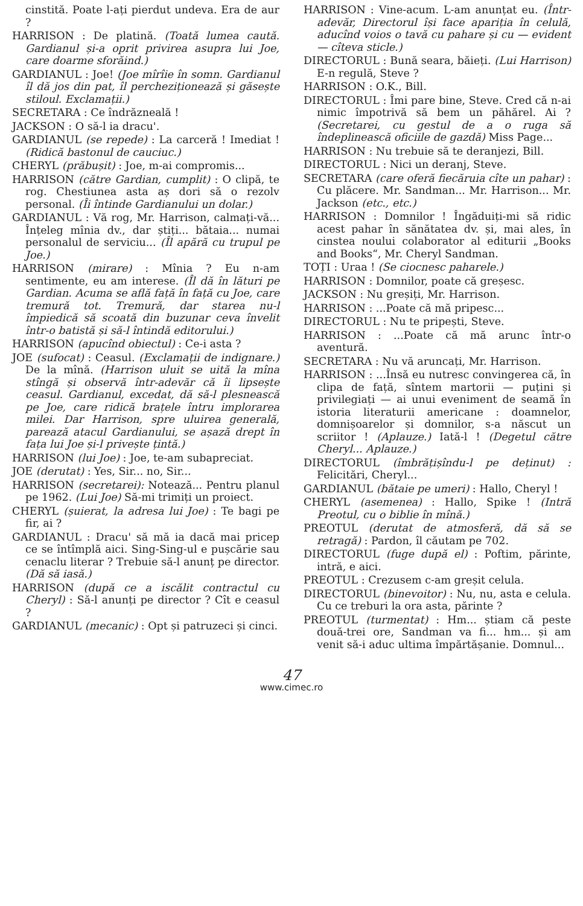cinstită. Poate l-ați pierdut undeva. Era de aur ?
HARRISON : De platină. (Toată lumea caută. Gardianul și-a oprit privirea asupra lui Joe, care doarme sforăind.)
GARDIANUL : Joe! (Joe mîrîie în somn. Gardianul îl dă jos din pat, îl percheziționează și găsește stiloul. Exclamații.)
SECRETARA : Ce îndrăzneală !
JACKSON : O să-l ia dracu'.
GARDIANUL (se repede) : La carceră ! Imediat ! (Ridică bastonul de cauciuc.)
CHERYL (prăbușit) : Joe, m-ai compromis...
HARRISON (către Gardian, cumplit) : O clipă, te rog. Chestiunea asta aș dori să o rezolv personal. (Îi întinde Gardianului un dolar.)
GARDIANUL : Vă rog, Mr. Harrison, calmați-vă... Înțeleg mînia dv., dar știți... bătaia... numai personalul de serviciu... (Îl apără cu trupul pe Joe.)
HARRISON (mirare) : Mînia ? Eu n-am sentimente, eu am interese. (Îl dă în lături pe Gardian. Acuma se află față în față cu Joe, care tremură tot. Tremură, dar starea nu-l împiedică să scoată din buzunar ceva învelit într-o batistă și să-l întindă editorului.)
HARRISON (apucînd obiectul) : Ce-i asta ?
JOE (sufocat) : Ceasul. (Exclamații de indignare.) De la mînă. (Harrison uluit se uită la mîna stîngă și observă într-adevăr că îi lipsește ceasul. Gardianul, excedat, dă să-l plesnească pe Joe, care ridică brațele întru implorarea milei. Dar Harrison, spre uluirea generală, parează atacul Gardianului, se așază drept în fața lui Joe și-l privește țintă.)
HARRISON (lui Joe) : Joe, te-am subapreciat.
JOE (derutat) : Yes, Sir... no, Sir...
HARRISON (secretarei): Notează... Pentru planul pe 1962. (Lui Joe) Să-mi trimiți un proiect.
CHERYL (șuierat, la adresa lui Joe) : Te bagi pe fir, ai ?
GARDIANUL : Dracu' să mă ia dacă mai pricep ce se întîmplă aici. Sing-Sing-ul e pușcărie sau cenaclu literar ? Trebuie să-l anunț pe director. (Dă să iasă.)
HARRISON (după ce a iscălit contractul cu Cheryl) : Să-l anunți pe director ? Cît e ceasul ?
GARDIANUL (mecanic) : Opt și patruzeci și cinci.
HARRISON : Vine-acum. L-am anunțat eu. (Într-adevăr, Directorul își face apariția în celulă, aducînd voios o tavă cu pahare și cu — evident — cîteva sticle.)
DIRECTORUL : Bună seara, băieți. (Lui Harrison) E-n regulă, Steve ?
HARRISON : O.K., Bill.
DIRECTORUL : Îmi pare bine, Steve. Cred că n-ai nimic împotrivă să bem un păhărel. Ai ? (Secretarei, cu gestul de a o ruga să îndeplinească oficiile de gazdă) Miss Page...
HARRISON : Nu trebuie să te deranjezi, Bill.
DIRECTORUL : Nici un deranj, Steve.
SECRETARA (care oferă fiecăruia cîte un pahar) : Cu plăcere. Mr. Sandman... Mr. Harrison... Mr. Jackson (etc., etc.)
HARRISON : Domnilor ! Îngăduiți-mi să ridic acest pahar în sănătatea dv. și, mai ales, în cinstea noului colaborator al editurii „Books and Books“, Mr. Cheryl Sandman.
TOȚI : Uraa ! (Se ciocnesc paharele.)
HARRISON : Domnilor, poate că greșesc.
JACKSON : Nu greșiți, Mr. Harrison.
HARRISON : ...Poate că mă pripesc...
DIRECTORUL : Nu te pripești, Steve.
HARRISON : ...Poate că mă arunc într-o aventură.
SECRETARA : Nu vă aruncați, Mr. Harrison.
HARRISON : ...Însă eu nutresc convingerea că, în clipa de față, sîntem martorii — puțini și privilegiați — ai unui eveniment de seamă în istoria literaturii americane : doamnelor, domnișoarelor și domnilor, s-a născut un scriitor ! (Aplauze.) Iată-l ! (Degetul către Cheryl... Aplauze.)
DIRECTORUL (îmbrățișîndu-l pe deținut) : Felicitări, Cheryl...
GARDIANUL (bătaie pe umeri) : Hallo, Cheryl !
CHERYL (asemenea) : Hallo, Spike ! (Intră Preotul, cu o biblie în mînă.)
PREOTUL (derutat de atmosferă, dă să se retragă) : Pardon, îl căutam pe 702.
DIRECTORUL (fuge după el) : Poftim, părinte, intră, e aici.
PREOTUL : Crezusem c-am greșit celula.
DIRECTORUL (binevoitor) : Nu, nu, asta e celula. Cu ce treburi la ora asta, părinte ?
PREOTUL (turmentat) : Hm... știam că peste două-trei ore, Sandman va fi... hm... și am venit să-i aduc ultima împărtășanie. Domnul...
47
www.cimec.ro